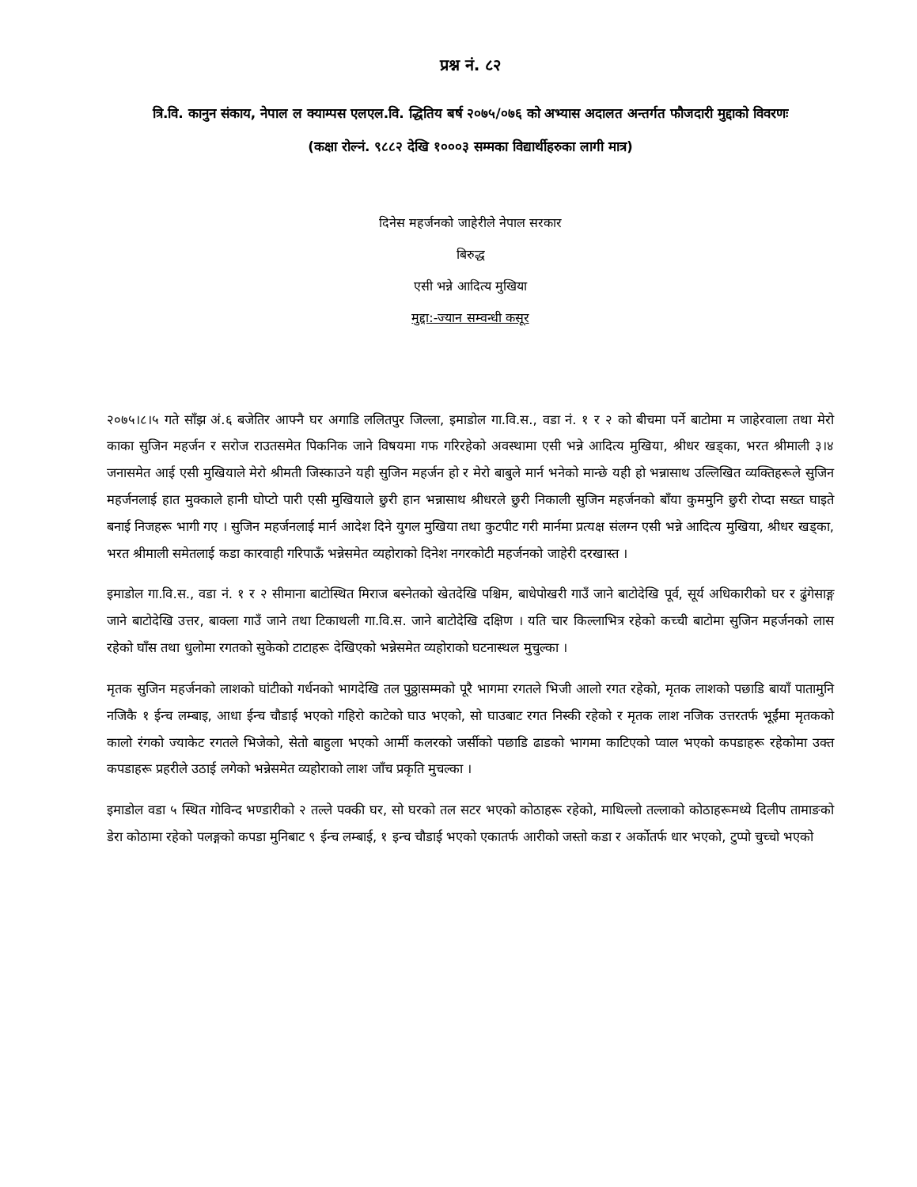प्रश्न नं. ८२
त्रि.वि. कानुन संकाय, नेपाल ल क्याम्पस एलएल.वि. द्धितिय बर्ष २०७५/०७६ को अभ्यास अदालत अन्तर्गत फौजदारी मुद्दाको विवरणः
(कक्षा रोल्नं. ९८८२ देखि १०००३ सम्मका विद्यार्थीहरुका लागी मात्र)
दिनेस महर्जनको जाहेरीले नेपाल सरकार
बिरुद्ध
एसी भन्ने आदित्य मुखिया
मुद्दा:-ज्यान सम्वन्धी कसूर
२०७५।८।५ गते साँझ अं.६ बजेतिर आफ्नै घर अगाडि ललितपुर जिल्ला, इमाडोल गा.वि.स., वडा नं. १ र २ को बीचमा पर्ने बाटोमा म जाहेरवाला तथा मेरो काका सुजिन महर्जन र सरोज राउतसमेत पिकनिक जाने विषयमा गफ गरिरहेको अवस्थामा एसी भन्ने आदित्य मुखिया, श्रीधर खड्का, भरत श्रीमाली ३।४ जनासमेत आई एसी मुखियाले मेरो श्रीमती जिस्काउने यही सुजिन महर्जन हो र मेरो बाबुले मार्न भनेको मान्छे यही हो भन्नासाथ उल्लिखित व्यक्तिहरूले सुजिन महर्जनलाई हात मुक्काले हानी घोप्टो पारी एसी मुखियाले छुरी हान भन्नासाथ श्रीधरले छुरी निकाली सुजिन महर्जनको बाँया कुममुनि छुरी रोप्दा सख्त घाइते बनाई निजहरू भागी गए । सुजिन महर्जनलाई मार्न आदेश दिने युगल मुखिया तथा कुटपीट गरी मार्नमा प्रत्यक्ष संलग्न एसी भन्ने आदित्य मुखिया, श्रीधर खड्का, भरत श्रीमाली समेतलाई कडा कारवाही गरिपाऊँ भन्नेसमेत व्यहोराको दिनेश नगरकोटी महर्जनको जाहेरी दरखास्त ।
इमाडोल गा.वि.स., वडा नं. १ र २ सीमाना बाटोस्थित मिराज बस्नेतको खेतदेखि पश्चिम, बाधेपोखरी गाउँ जाने बाटोदेखि पूर्व, सूर्य अधिकारीको घर र ढुंगेसाङ्ग जाने बाटोदेखि उत्तर, बाक्ला गाउँ जाने तथा टिकाथली गा.वि.स. जाने बाटोदेखि दक्षिण । यति चार किल्लाभित्र रहेको कच्ची बाटोमा सुजिन महर्जनको लास रहेको घाँस तथा धुलोमा रगतको सुकेको टाटाहरू देखिएको भन्नेसमेत व्यहोराको घटनास्थल मुचुल्का ।
मृतक सुजिन महर्जनको लाशको घांटीको गर्धनको भागदेखि तल पुठ्ठासम्मको पूरै भागमा रगतले भिजी आलो रगत रहेको, मृतक लाशको पछाडि बायाँ पातामुनि नजिकै १ ईन्च लम्बाइ, आधा ईन्च चौडाई भएको गहिरो काटेको घाउ भएको, सो घाउबाट रगत निस्की रहेको र मृतक लाश नजिक उत्तरतर्फ भूईंमा मृतकको कालो रंगको ज्याकेट रगतले भिजेको, सेतो बाहुला भएको आर्मी कलरको जर्सीको पछाडि ढाडको भागमा काटिएको प्वाल भएको कपडाहरू रहेकोमा उक्त कपडाहरू प्रहरीले उठाई लगेको भन्नेसमेत व्यहोराको लाश जाँच प्रकृति मुचल्का ।
इमाडोल वडा ५ स्थित गोविन्द भण्डारीको २ तल्ले पक्की घर, सो घरको तल सटर भएको कोठाहरू रहेको, माथिल्लो तल्लाको कोठाहरूमध्ये दिलीप तामाङको डेरा कोठामा रहेको पलङ्गको कपडा मुनिबाट ९ ईन्च लम्बाई, १ इन्च चौडाई भएको एकातर्फ आरीको जस्तो कडा र अर्कोतर्फ धार भएको, टुप्पो चुच्चो भएको